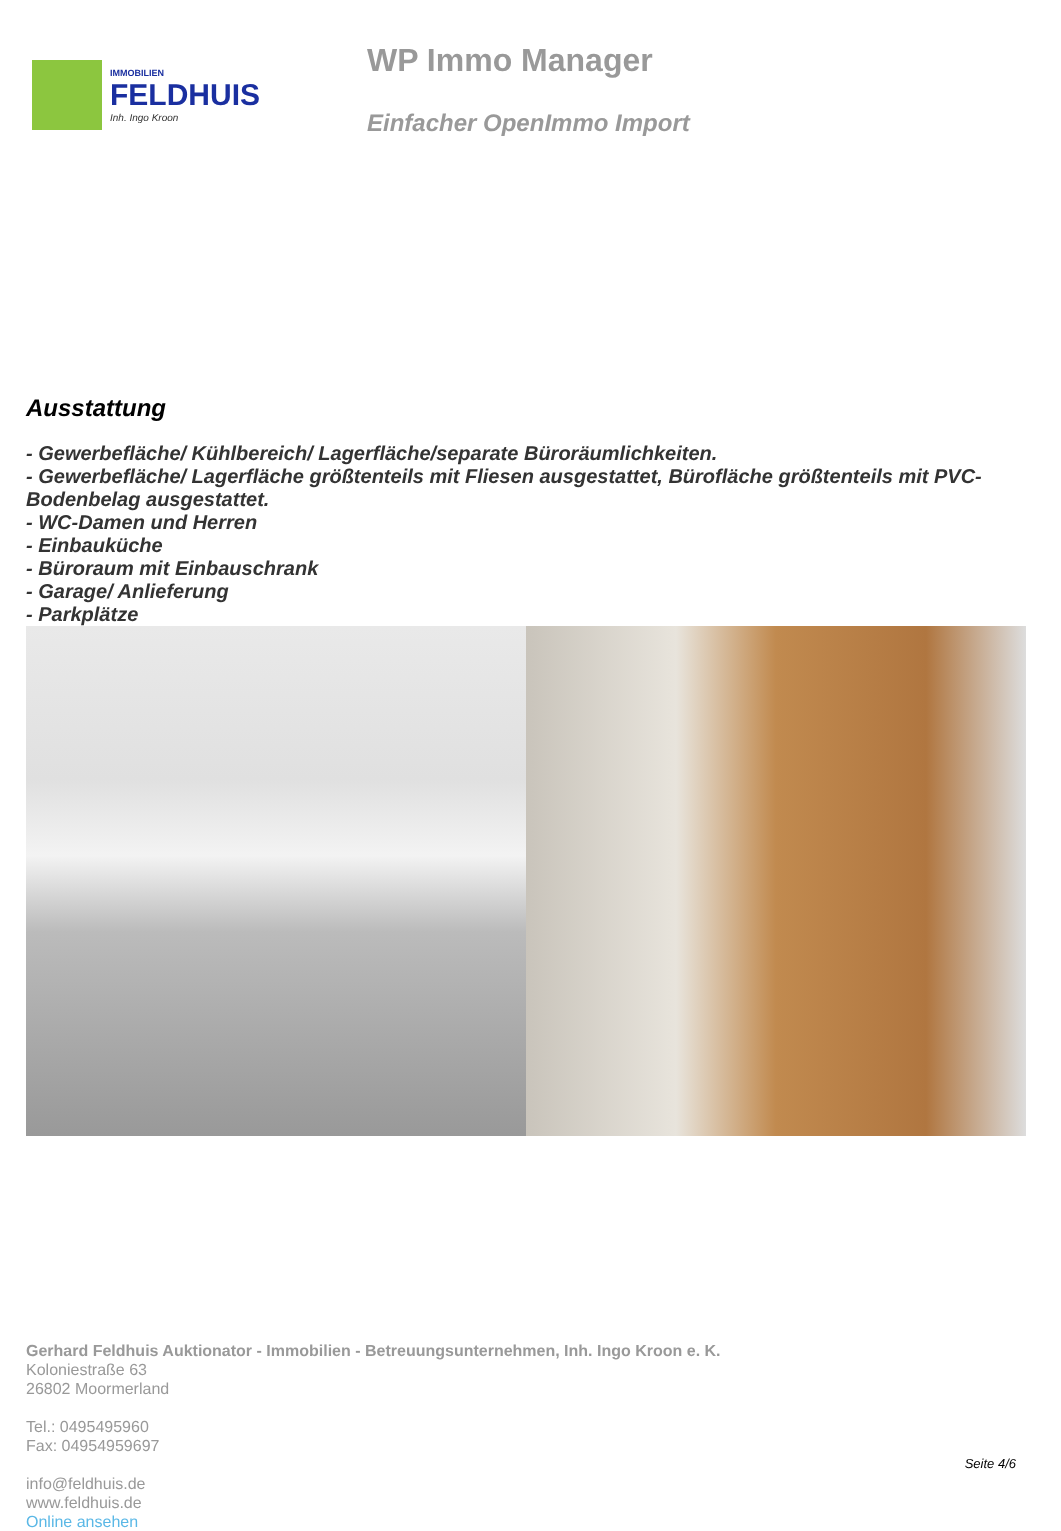IMMOBILIEN
FELDHUIS
Inh. Ingo Kroon
WP Immo Manager
Einfacher OpenImmo Import
Ausstattung
- Gewerbefläche/ Kühlbereich/ Lagerfläche/separate Büroräumlichkeiten.
- Gewerbefläche/ Lagerfläche größtenteils mit Fliesen ausgestattet, Bürofläche größtenteils mit PVC-Bodenbelag ausgestattet.
- WC-Damen und Herren
- Einbauküche
- Büroraum mit Einbauschrank
- Garage/ Anlieferung
- Parkplätze
Gerhard Feldhuis Auktionator - Immobilien - Betreuungsunternehmen, Inh. Ingo Kroon e. K.
Koloniestraße 63
26802 Moormerland
Tel.: 0495495960
Fax: 04954959697
info@feldhuis.de
www.feldhuis.de
Online ansehen
Seite 4/6